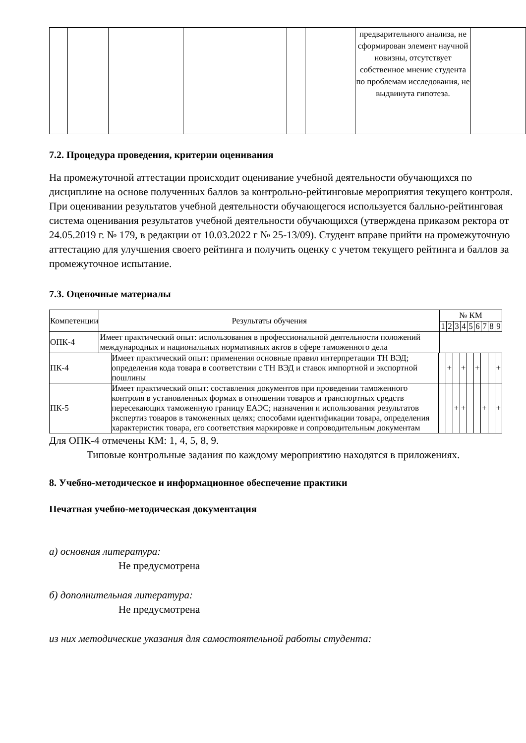| | | | | | | предварительного анализа, не сформирован элемент научной новизны, отсутствует собственное мнение студента по проблемам исследования, не выдвинута гипотеза. | |
7.2. Процедура проведения, критерии оценивания
На промежуточной аттестации происходит оценивание учебной деятельности обучающихся по дисциплине на основе полученных баллов за контрольно-рейтинговые мероприятия текущего контроля. При оценивании результатов учебной деятельности обучающегося используется балльно-рейтинговая система оценивания результатов учебной деятельности обучающихся (утверждена приказом ректора от 24.05.2019 г. № 179, в редакции от 10.03.2022 г № 25-13/09). Студент вправе прийти на промежуточную аттестацию для улучшения своего рейтинга и получить оценку с учетом текущего рейтинга и баллов за промежуточное испытание.
7.3. Оценочные материалы
| Компетенции | Результаты обучения | № КМ | | | | | | | | |
| --- | --- | --- | --- | --- | --- | --- | --- | --- | --- | --- |
| | | 1 | 2 | 3 | 4 | 5 | 6 | 7 | 8 | 9 |
| ОПК-4 | Имеет практический опыт: использования в профессиональной деятельности положений международных и национальных нормативных актов в сфере таможенного дела | | | | | | | | | |
| ПК-4 | Имеет практический опыт: применения основные правил интерпретации ТН ВЭД; определения кода товара в соответствии с ТН ВЭД и ставок импортной и экспортной пошлины | | + | | + | | + | | | + |
| ПК-5 | Имеет практический опыт: составления документов при проведении таможенного контроля в установленных формах в отношении товаров и транспортных средств пересекающих таможенную границу ЕАЭС; назначения и использования результатов экспертиз товаров в таможенных целях; способами идентификации товара, определения характеристик товара, его соответствия маркировке и сопроводительным документам | | | + | + | | | + | | + |
Для ОПК-4 отмечены КМ: 1, 4, 5, 8, 9.
Типовые контрольные задания по каждому мероприятию находятся в приложениях.
8. Учебно-методическое и информационное обеспечение практики
Печатная учебно-методическая документация
а) основная литература:
Не предусмотрена
б) дополнительная литература:
Не предусмотрена
из них методические указания для самостоятельной работы студента: